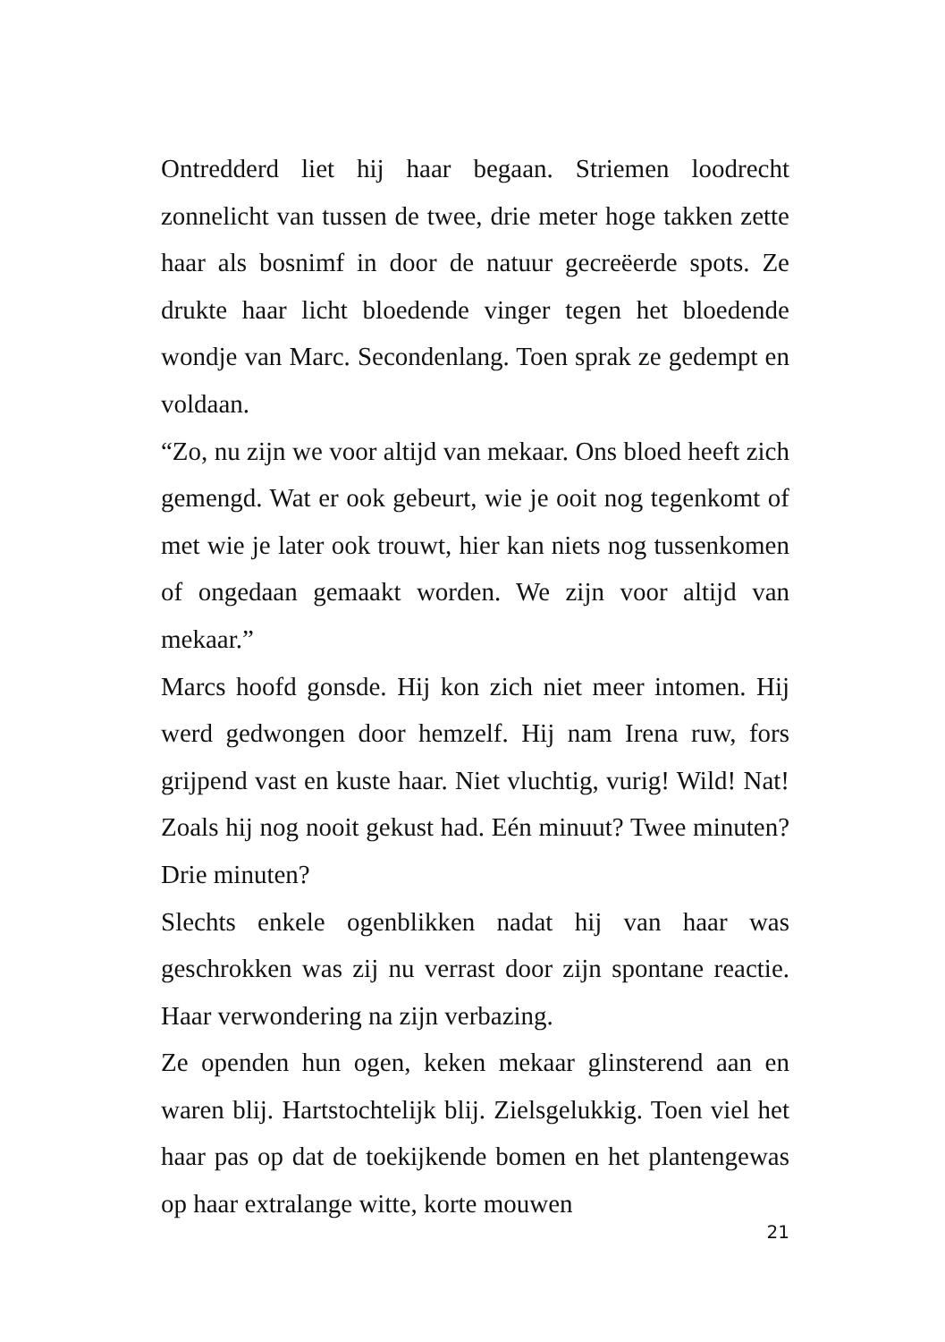Ontredderd liet hij haar begaan. Striemen loodrecht zonnelicht van tussen de twee, drie meter hoge takken zette haar als bosnimf in door de natuur gecreëerde spots. Ze drukte haar licht bloedende vinger tegen het bloedende wondje van Marc. Secondenlang. Toen sprak ze gedempt en voldaan.
“Zo, nu zijn we voor altijd van mekaar. Ons bloed heeft zich gemengd. Wat er ook gebeurt, wie je ooit nog tegenkomt of met wie je later ook trouwt, hier kan niets nog tussenkomen of ongedaan gemaakt worden. We zijn voor altijd van mekaar.”
Marcs hoofd gonsde. Hij kon zich niet meer intomen. Hij werd gedwongen door hemzelf. Hij nam Irena ruw, fors grijpend vast en kuste haar. Niet vluchtig, vurig! Wild! Nat! Zoals hij nog nooit gekust had. Eén minuut? Twee minuten? Drie minuten?
Slechts enkele ogenblikken nadat hij van haar was geschrokken was zij nu verrast door zijn spontane reactie. Haar verwondering na zijn verbazing.
Ze openden hun ogen, keken mekaar glinsterend aan en waren blij. Hartstochtelijk blij. Zielsgelukkig. Toen viel het haar pas op dat de toekijkende bomen en het plantengewas op haar extralange witte, korte mouwen
21